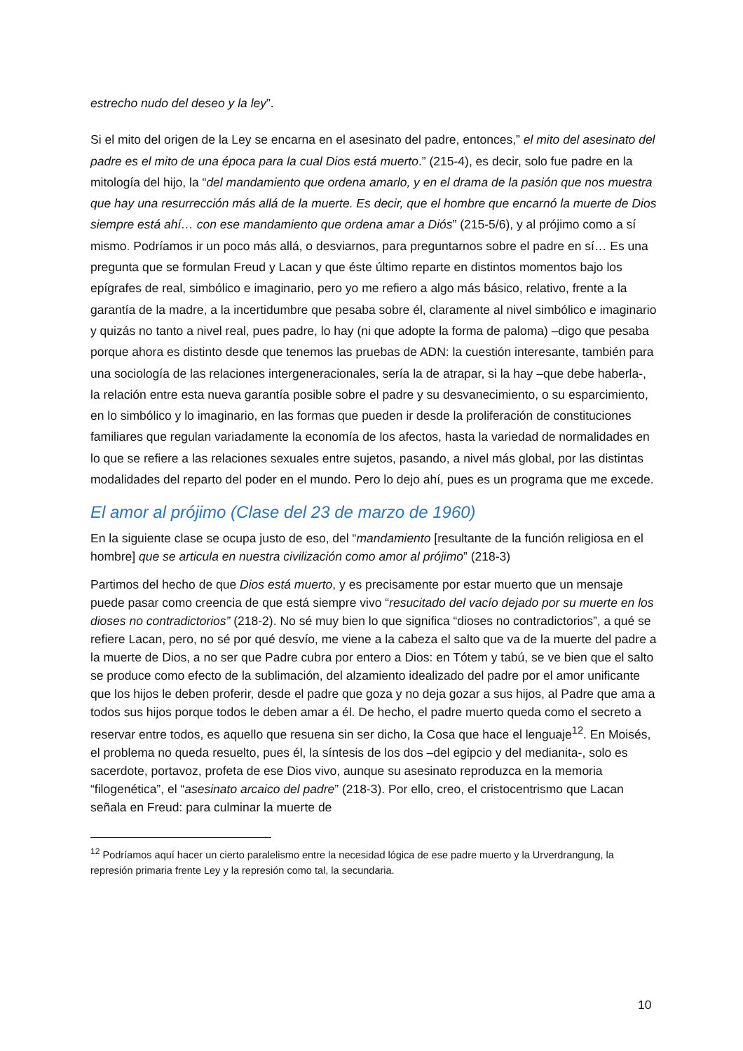estrecho nudo del deseo y la ley”.
Si el mito del origen de la Ley se encarna en el asesinato del padre, entonces,” el mito del asesinato del padre es el mito de una época para la cual Dios está muerto.” (215-4), es decir, solo fue padre en la mitología del hijo, la “del mandamiento que ordena amarlo, y en el drama de la pasión que nos muestra que hay una resurrección más allá de la muerte. Es decir, que el hombre que encarnó la muerte de Dios siempre está ahí… con ese mandamiento que ordena amar a Diós” (215-5/6), y al prójimo como a sí mismo. Podríamos ir un poco más allá, o desviarnos, para preguntarnos sobre el padre en sí… Es una pregunta que se formulan Freud y Lacan y que éste último reparte en distintos momentos bajo los epígrafes de real, simbólico e imaginario, pero yo me refiero a algo más básico, relativo, frente a la garantía de la madre, a la incertidumbre que pesaba sobre él, claramente al nivel simbólico e imaginario y quizás no tanto a nivel real, pues padre, lo hay (ni que adopte la forma de paloma) –digo que pesaba porque ahora es distinto desde que tenemos las pruebas de ADN: la cuestión interesante, también para una sociología de las relaciones intergeneracionales, sería la de atrapar, si la hay –que debe haberla-, la relación entre esta nueva garantía posible sobre el padre y su desvanecimiento, o su esparcimiento, en lo simbólico y lo imaginario, en las formas que pueden ir desde la proliferación de constituciones familiares que regulan variadamente la economía de los afectos, hasta la variedad de normalidades en lo que se refiere a las relaciones sexuales entre sujetos, pasando, a nivel más global, por las distintas modalidades del reparto del poder en el mundo. Pero lo dejo ahí, pues es un programa que me excede.
El amor al prójimo (Clase del 23 de marzo de 1960)
En la siguiente clase se ocupa justo de eso, del “mandamiento [resultante de la función religiosa en el hombre] que se articula en nuestra civilización como amor al prójimo” (218-3)
Partimos del hecho de que Dios está muerto, y es precisamente por estar muerto que un mensaje puede pasar como creencia de que está siempre vivo “resucitado del vacío dejado por su muerte en los dioses no contradictorios” (218-2). No sé muy bien lo que significa “dioses no contradictorios”, a qué se refiere Lacan, pero, no sé por qué desvío, me viene a la cabeza el salto que va de la muerte del padre a la muerte de Dios, a no ser que Padre cubra por entero a Dios: en Tótem y tabú, se ve bien que el salto se produce como efecto de la sublimación, del alzamiento idealizado del padre por el amor unificante que los hijos le deben proferir, desde el padre que goza y no deja gozar a sus hijos, al Padre que ama a todos sus hijos porque todos le deben amar a él. De hecho, el padre muerto queda como el secreto a reservar entre todos, es aquello que resuena sin ser dicho, la Cosa que hace el lenguaje<sup>12</sup>. En Moisés, el problema no queda resuelto, pues él, la síntesis de los dos –del egipcio y del medianita-, solo es sacerdote, portavoz, profeta de ese Dios vivo, aunque su asesinato reproduzca en la memoria “filogenética”, el “asesinato arcaico del padre” (218-3). Por ello, creo, el cristocentrismo que Lacan señala en Freud: para culminar la muerte de
<sup>12</sup> Podríamos aquí hacer un cierto paralelismo entre la necesidad lógica de ese padre muerto y la Urverdrangung, la represión primaria frente Ley y la represión como tal, la secundaria.
10